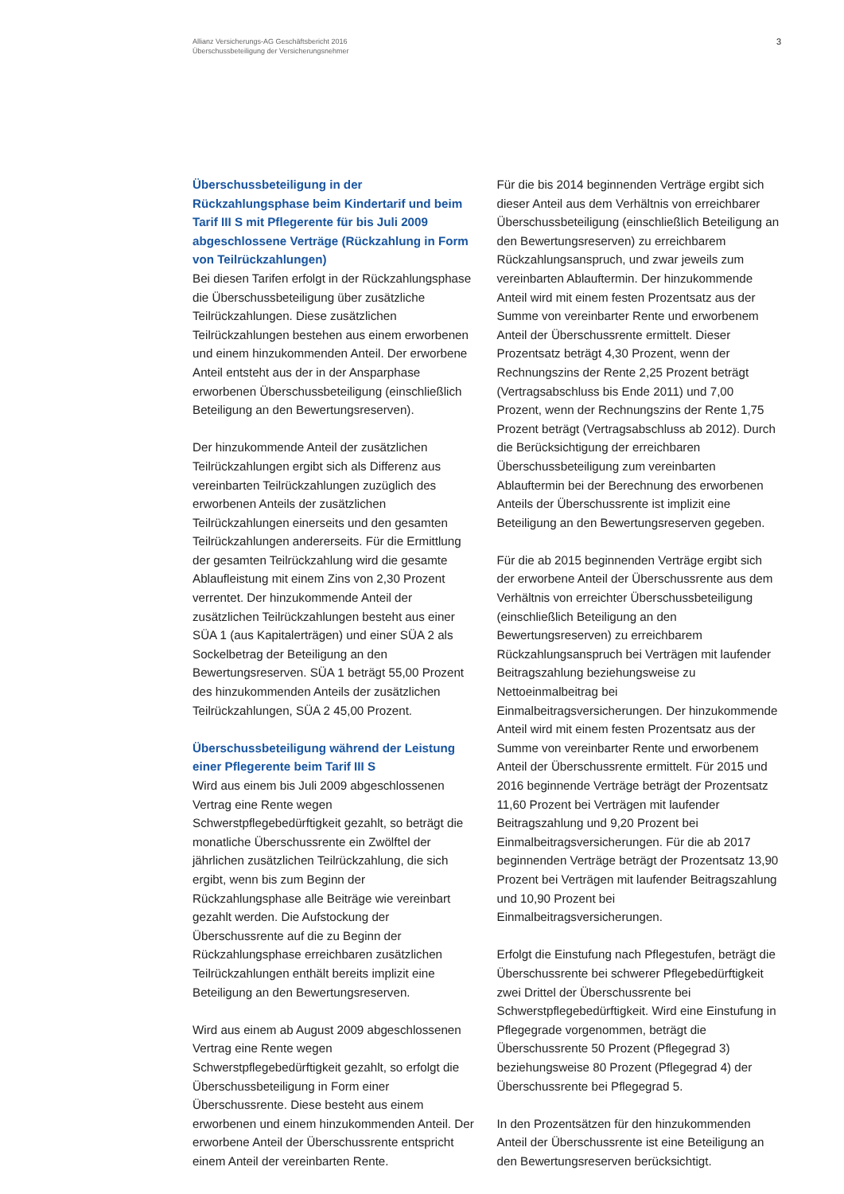Allianz Versicherungs-AG Geschäftsbericht 2016
Überschussbeteiligung der Versicherungsnehmer
3
Überschussbeteiligung in der Rückzahlungsphase beim Kindertarif und beim Tarif III S mit Pflegerente für bis Juli 2009 abgeschlossene Verträge (Rückzahlung in Form von Teilrückzahlungen)
Bei diesen Tarifen erfolgt in der Rückzahlungsphase die Überschussbeteiligung über zusätzliche Teilrückzahlungen. Diese zusätzlichen Teilrückzahlungen bestehen aus einem erworbenen und einem hinzukommenden Anteil. Der erworbene Anteil entsteht aus der in der Ansparphase erworbenen Überschussbeteiligung (einschließlich Beteiligung an den Bewertungsreserven).
Der hinzukommende Anteil der zusätzlichen Teilrückzahlungen ergibt sich als Differenz aus vereinbarten Teilrückzahlungen zuzüglich des erworbenen Anteils der zusätzlichen Teilrückzahlungen einerseits und den gesamten Teilrückzahlungen andererseits. Für die Ermittlung der gesamten Teilrückzahlung wird die gesamte Ablaufleistung mit einem Zins von 2,30 Prozent verrentet. Der hinzukommende Anteil der zusätzlichen Teilrückzahlungen besteht aus einer SÜA 1 (aus Kapitalerträgen) und einer SÜA 2 als Sockelbetrag der Beteiligung an den Bewertungsreserven. SÜA 1 beträgt 55,00 Prozent des hinzukommenden Anteils der zusätzlichen Teilrückzahlungen, SÜA 2 45,00 Prozent.
Überschussbeteiligung während der Leistung einer Pflegerente beim Tarif III S
Wird aus einem bis Juli 2009 abgeschlossenen Vertrag eine Rente wegen Schwerstpflegebedürftigkeit gezahlt, so beträgt die monatliche Überschussrente ein Zwölftel der jährlichen zusätzlichen Teilrückzahlung, die sich ergibt, wenn bis zum Beginn der Rückzahlungsphase alle Beiträge wie vereinbart gezahlt werden. Die Aufstockung der Überschussrente auf die zu Beginn der Rückzahlungsphase erreichbaren zusätzlichen Teilrückzahlungen enthält bereits implizit eine Beteiligung an den Bewertungsreserven.
Wird aus einem ab August 2009 abgeschlossenen Vertrag eine Rente wegen Schwerstpflegebedürftigkeit gezahlt, so erfolgt die Überschussbeteiligung in Form einer Überschussrente. Diese besteht aus einem erworbenen und einem hinzukommenden Anteil. Der erworbene Anteil der Überschussrente entspricht einem Anteil der vereinbarten Rente.
Für die bis 2014 beginnenden Verträge ergibt sich dieser Anteil aus dem Verhältnis von erreichbarer Überschussbeteiligung (einschließlich Beteiligung an den Bewertungsreserven) zu erreichbarem Rückzahlungsanspruch, und zwar jeweils zum vereinbarten Ablauftermin. Der hinzukommende Anteil wird mit einem festen Prozentsatz aus der Summe von vereinbarter Rente und erworbenem Anteil der Überschussrente ermittelt. Dieser Prozentsatz beträgt 4,30 Prozent, wenn der Rechnungszins der Rente 2,25 Prozent beträgt (Vertragsabschluss bis Ende 2011) und 7,00 Prozent, wenn der Rechnungszins der Rente 1,75 Prozent beträgt (Vertragsabschluss ab 2012). Durch die Berücksichtigung der erreichbaren Überschussbeteiligung zum vereinbarten Ablauftermin bei der Berechnung des erworbenen Anteils der Überschussrente ist implizit eine Beteiligung an den Bewertungsreserven gegeben.
Für die ab 2015 beginnenden Verträge ergibt sich der erworbene Anteil der Überschussrente aus dem Verhältnis von erreichter Überschussbeteiligung (einschließlich Beteiligung an den Bewertungsreserven) zu erreichbarem Rückzahlungsanspruch bei Verträgen mit laufender Beitragszahlung beziehungsweise zu Nettoeinmalbeitrag bei Einmalbeitragsversicherungen. Der hinzukommende Anteil wird mit einem festen Prozentsatz aus der Summe von vereinbarter Rente und erworbenem Anteil der Überschussrente ermittelt. Für 2015 und 2016 beginnende Verträge beträgt der Prozentsatz 11,60 Prozent bei Verträgen mit laufender Beitragszahlung und 9,20 Prozent bei Einmalbeitragsversicherungen. Für die ab 2017 beginnenden Verträge beträgt der Prozentsatz 13,90 Prozent bei Verträgen mit laufender Beitragszahlung und 10,90 Prozent bei Einmalbeitragsversicherungen.
Erfolgt die Einstufung nach Pflegestufen, beträgt die Überschussrente bei schwerer Pflegebedürftigkeit zwei Drittel der Überschussrente bei Schwerstpflegebedürftigkeit. Wird eine Einstufung in Pflegegrade vorgenommen, beträgt die Überschussrente 50 Prozent (Pflegegrad 3) beziehungsweise 80 Prozent (Pflegegrad 4) der Überschussrente bei Pflegegrad 5.
In den Prozentsätzen für den hinzukommenden Anteil der Überschussrente ist eine Beteiligung an den Bewertungsreserven berücksichtigt.